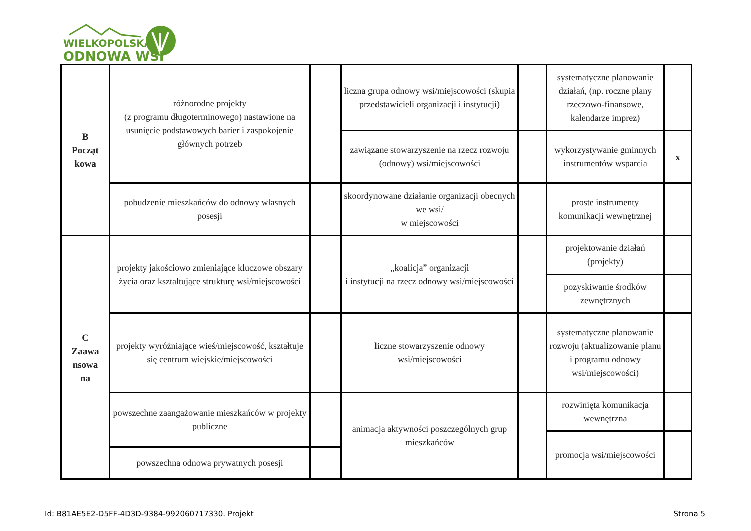WIELKOPOLSKA
ODNOWA WSI
| B Począt kowa | różnorodne projekty (z programu długoterminowego) nastawione na usunięcie podstawowych barier i zaspokojenie głównych potrzeb | | liczna grupa odnowy wsi/miejscowości (skupia przedstawicieli organizacji i instytucji) | | systematyczne planowanie działań, (np. roczne plany rzeczowo-finansowe, kalendarze imprez) | |
| | | | zawiązane stowarzyszenie na rzecz rozwoju (odnowy) wsi/miejscowości | | wykorzystywanie gminnych instrumentów wsparcia | x |
| | pobudzenie mieszkańców do odnowy własnych posesji | | skoordynowane działanie organizacji obecnych we wsi/ w miejscowości | | proste instrumenty komunikacji wewnętrznej | |
| C Zaawa nsowa na | projekty jakościowo zmieniające kluczowe obszary życia oraz kształtujące strukturę wsi/miejscowości | | „koalicja” organizacji i instytucji na rzecz odnowy wsi/miejscowości | | projektowanie działań (projekty) | |
| | | | | | pozyskiwanie środków zewnętrznych | |
| | projekty wyróżniające wieś/miejscowość, kształtuje się centrum wiejskie/miejscowości | | liczne stowarzyszenie odnowy wsi/miejscowości | | systematyczne planowanie rozwoju (aktualizowanie planu i programu odnowy wsi/miejscowości) | |
| | powszechne zaangażowanie mieszkańców w projekty publiczne | | animacja aktywności poszczególnych grup mieszkańców | | rozwinięta komunikacja wewnętrzna | |
| | | | | | promocja wsi/miejscowości | |
| | powszechna odnowa prywatnych posesji | | | | | |
Id: B81AE5E2-D5FF-4D3D-9384-992060717330. Projekt Strona 5